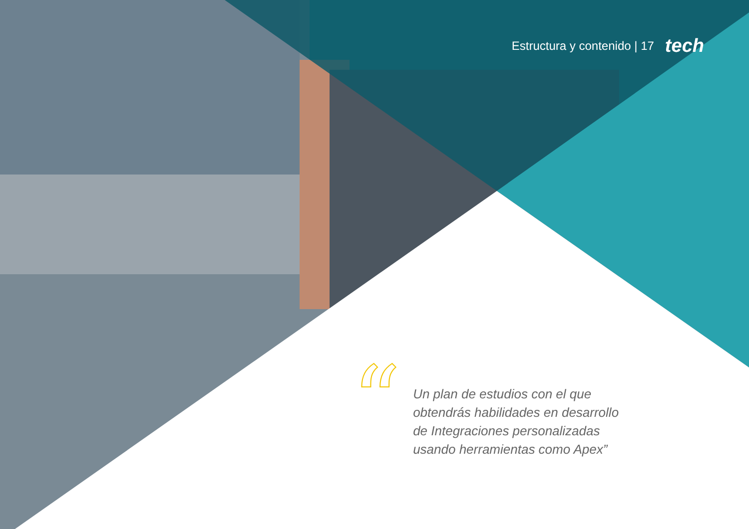Estructura y contenido | 17 tech
“
Un plan de estudios con el que obtendrás habilidades en desarrollo de Integraciones personalizadas usando herramientas como Apex”